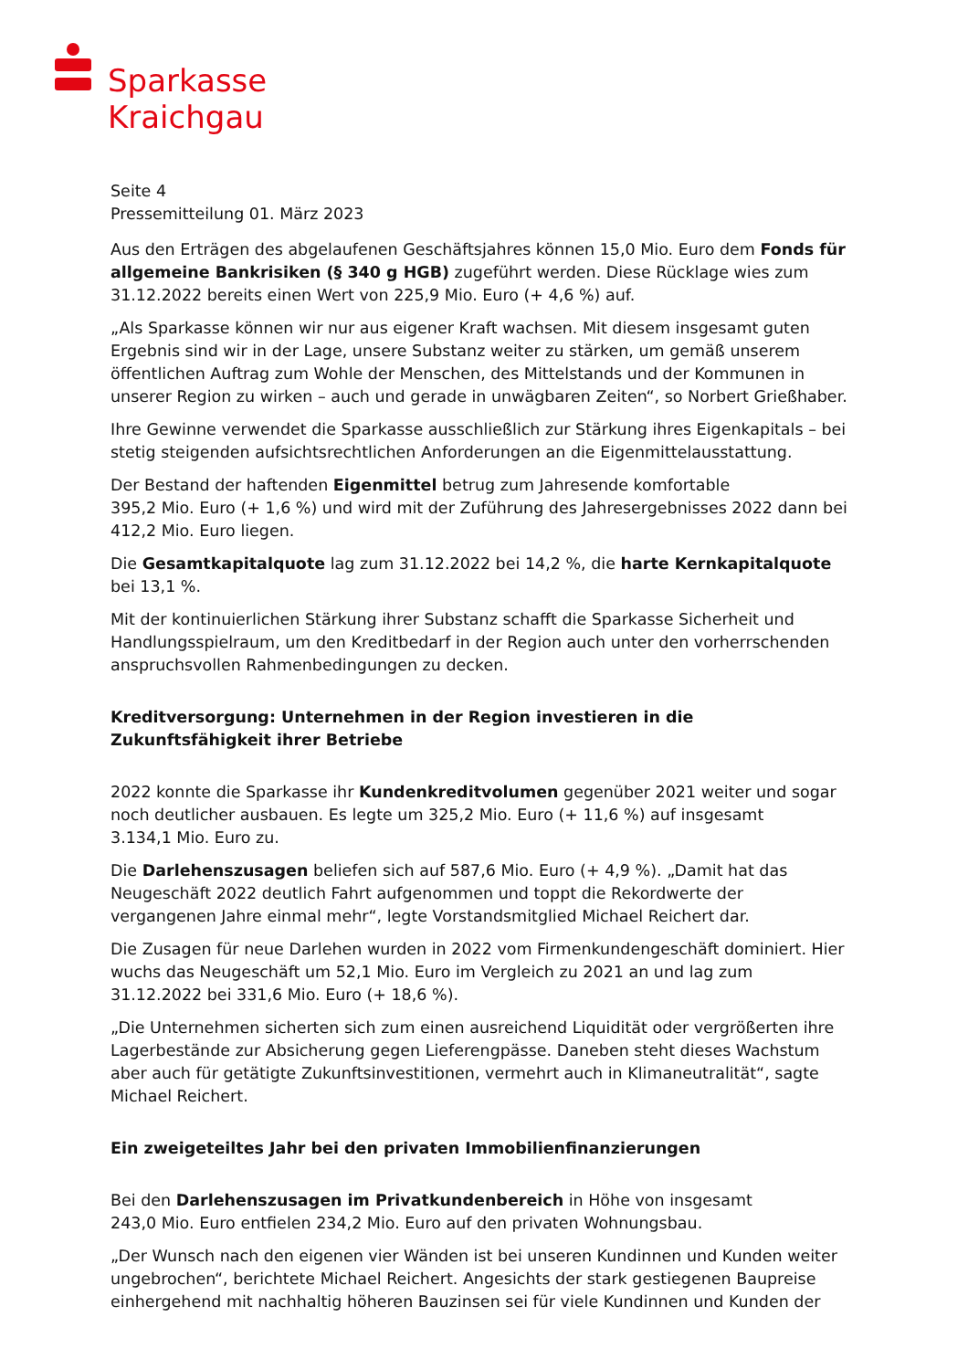Sparkasse
Kraichgau
Seite 4
Pressemitteilung 01. März 2023
Aus den Erträgen des abgelaufenen Geschäftsjahres können 15,0 Mio. Euro dem Fonds für allgemeine Bankrisiken (§ 340 g HGB) zugeführt werden. Diese Rücklage wies zum 31.12.2022 bereits einen Wert von 225,9 Mio. Euro (+ 4,6 %) auf.
„Als Sparkasse können wir nur aus eigener Kraft wachsen. Mit diesem insgesamt guten Ergebnis sind wir in der Lage, unsere Substanz weiter zu stärken, um gemäß unserem öffentlichen Auftrag zum Wohle der Menschen, des Mittelstands und der Kommunen in unserer Region zu wirken – auch und gerade in unwägbaren Zeiten“, so Norbert Grießhaber.
Ihre Gewinne verwendet die Sparkasse ausschließlich zur Stärkung ihres Eigenkapitals – bei stetig steigenden aufsichtsrechtlichen Anforderungen an die Eigenmittelausstattung.
Der Bestand der haftenden Eigenmittel betrug zum Jahresende komfortable
395,2 Mio. Euro (+ 1,6 %) und wird mit der Zuführung des Jahresergebnisses 2022 dann bei 412,2 Mio. Euro liegen.
Die Gesamtkapitalquote lag zum 31.12.2022 bei 14,2 %, die harte Kernkapitalquote bei 13,1 %.
Mit der kontinuierlichen Stärkung ihrer Substanz schafft die Sparkasse Sicherheit und Handlungsspielraum, um den Kreditbedarf in der Region auch unter den vorherrschenden anspruchsvollen Rahmenbedingungen zu decken.
Kreditversorgung: Unternehmen in der Region investieren in die Zukunftsfähigkeit ihrer Betriebe
2022 konnte die Sparkasse ihr Kundenkreditvolumen gegenüber 2021 weiter und sogar noch deutlicher ausbauen. Es legte um 325,2 Mio. Euro (+ 11,6 %) auf insgesamt
3.134,1 Mio. Euro zu.
Die Darlehenszusagen beliefen sich auf 587,6 Mio. Euro (+ 4,9 %). „Damit hat das Neugeschäft 2022 deutlich Fahrt aufgenommen und toppt die Rekordwerte der vergangenen Jahre einmal mehr“, legte Vorstandsmitglied Michael Reichert dar.
Die Zusagen für neue Darlehen wurden in 2022 vom Firmenkundengeschäft dominiert. Hier wuchs das Neugeschäft um 52,1 Mio. Euro im Vergleich zu 2021 an und lag zum 31.12.2022 bei 331,6 Mio. Euro (+ 18,6 %).
„Die Unternehmen sicherten sich zum einen ausreichend Liquidität oder vergrößerten ihre Lagerbestände zur Absicherung gegen Lieferengpässe. Daneben steht dieses Wachstum aber auch für getätigte Zukunftsinvestitionen, vermehrt auch in Klimaneutralität“, sagte Michael Reichert.
Ein zweigeteiltes Jahr bei den privaten Immobilienfinanzierungen
Bei den Darlehenszusagen im Privatkundenbereich in Höhe von insgesamt
243,0 Mio. Euro entfielen 234,2 Mio. Euro auf den privaten Wohnungsbau.
„Der Wunsch nach den eigenen vier Wänden ist bei unseren Kundinnen und Kunden weiter ungebrochen“, berichtete Michael Reichert. Angesichts der stark gestiegenen Baupreise einhergehend mit nachhaltig höheren Bauzinsen sei für viele Kundinnen und Kunden der